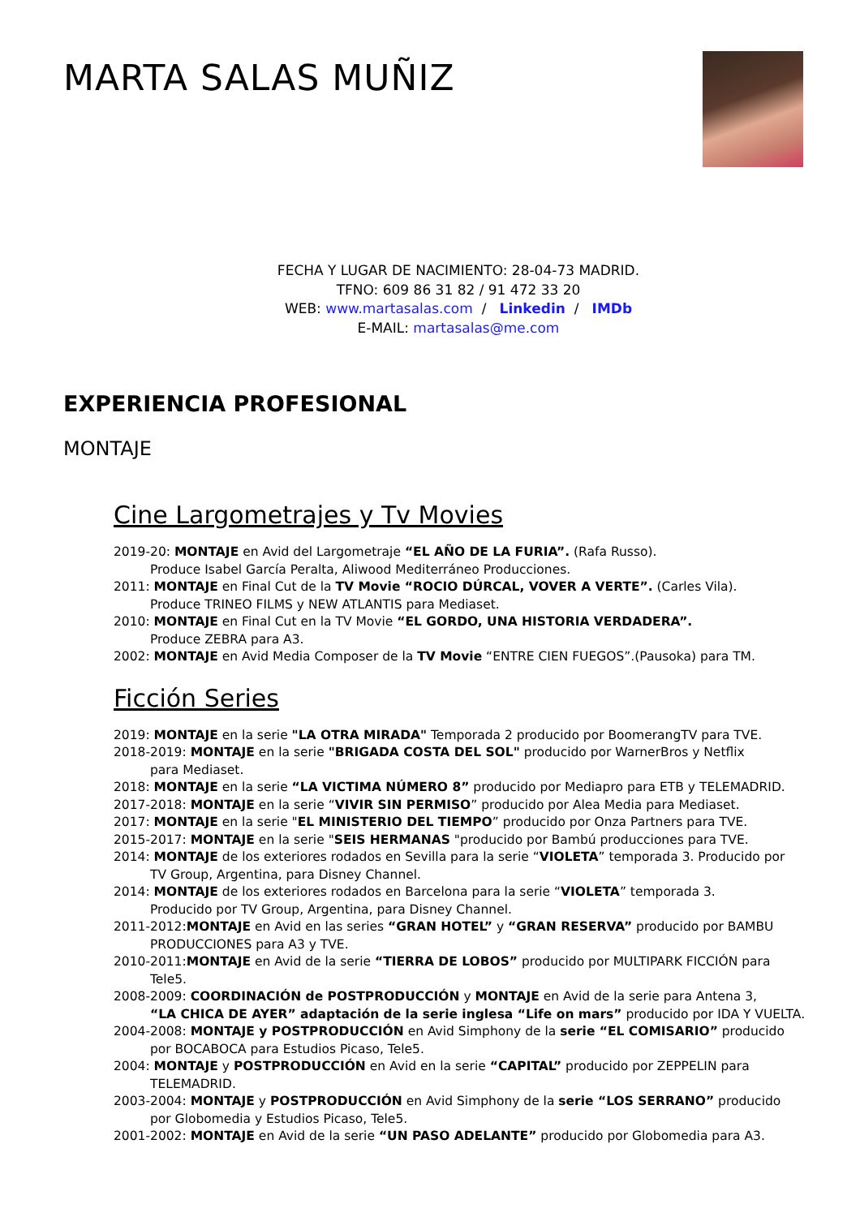MARTA SALAS MUÑIZ
FECHA Y LUGAR DE NACIMIENTO: 28-04-73 MADRID.
TFNO: 609 86 31 82 / 91 472 33 20
WEB: www.martasalas.com / Linkedin / IMDb
E-MAIL: martasalas@me.com
EXPERIENCIA PROFESIONAL
MONTAJE
Cine Largometrajes y Tv Movies
2019-20: MONTAJE en Avid del Largometraje “EL AÑO DE LA FURIA”. (Rafa Russo).
Produce Isabel García Peralta, Aliwood Mediterráneo Producciones.
2011: MONTAJE en Final Cut de la TV Movie “ROCIO DÚRCAL, VOVER A VERTE”. (Carles Vila).
Produce TRINEO FILMS y NEW ATLANTIS para Mediaset.
2010: MONTAJE en Final Cut en la TV Movie “EL GORDO, UNA HISTORIA VERDADERA”.
Produce ZEBRA para A3.
2002: MONTAJE en Avid Media Composer de la TV Movie “ENTRE CIEN FUEGOS”.(Pausoka) para TM.
Ficción Series
2019: MONTAJE en la serie "LA OTRA MIRADA" Temporada 2 producido por BoomerangTV para TVE.
2018-2019: MONTAJE en la serie "BRIGADA COSTA DEL SOL" producido por WarnerBros y Netflix
para Mediaset.
2018: MONTAJE en la serie “LA VICTIMA NÚMERO 8” producido por Mediapro para ETB y TELEMADRID.
2017-2018: MONTAJE en la serie “VIVIR SIN PERMISO” producido por Alea Media para Mediaset.
2017: MONTAJE en la serie "EL MINISTERIO DEL TIEMPO” producido por Onza Partners para TVE.
2015-2017: MONTAJE en la serie "SEIS HERMANAS "producido por Bambú producciones para TVE.
2014: MONTAJE de los exteriores rodados en Sevilla para la serie “VIOLETA” temporada 3. Producido por
TV Group, Argentina, para Disney Channel.
2014: MONTAJE de los exteriores rodados en Barcelona para la serie “VIOLETA” temporada 3.
Producido por TV Group, Argentina, para Disney Channel.
2011-2012:MONTAJE en Avid en las series “GRAN HOTEL” y “GRAN RESERVA” producido por BAMBU
PRODUCCIONES para A3 y TVE.
2010-2011:MONTAJE en Avid de la serie “TIERRA DE LOBOS” producido por MULTIPARK FICCIÓN para
Tele5.
2008-2009: COORDINACIÓN de POSTPRODUCCIÓN y MONTAJE en Avid de la serie para Antena 3,
“LA CHICA DE AYER” adaptación de la serie inglesa “Life on mars” producido por IDA Y VUELTA.
2004-2008: MONTAJE y POSTPRODUCCIÓN en Avid Simphony de la serie “EL COMISARIO” producido
por BOCABOCA para Estudios Picaso, Tele5.
2004: MONTAJE y POSTPRODUCCIÓN en Avid en la serie “CAPITAL” producido por ZEPPELIN para
TELEMADRID.
2003-2004: MONTAJE y POSTPRODUCCIÓN en Avid Simphony de la serie “LOS SERRANO” producido
por Globomedia y Estudios Picaso, Tele5.
2001-2002: MONTAJE en Avid de la serie “UN PASO ADELANTE” producido por Globomedia para A3.